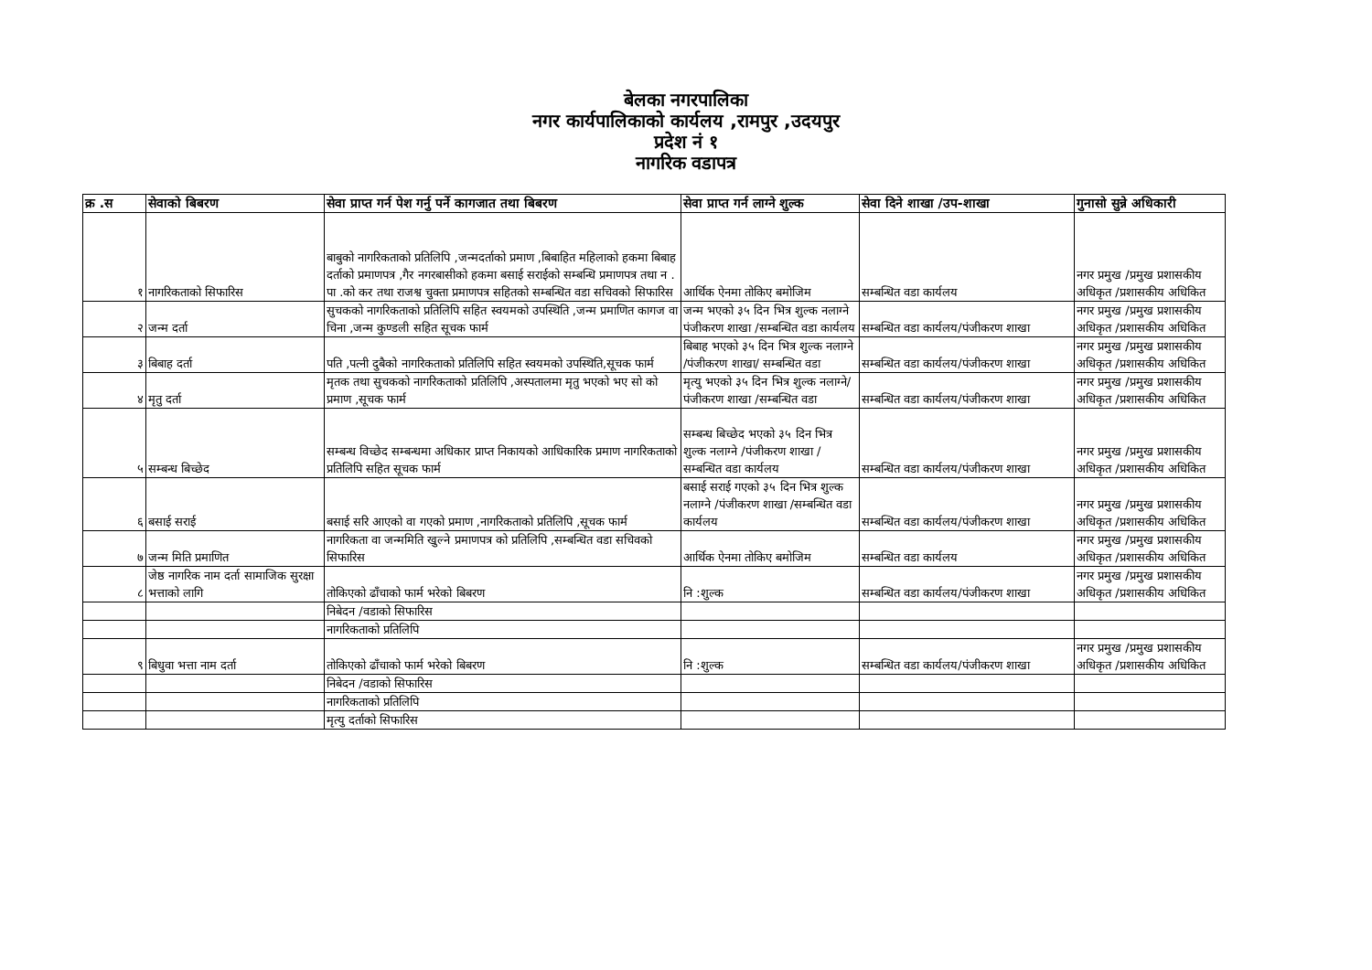बेलका नगरपालिका
नगर कार्यपालिकाको कार्यलय ,रामपुर ,उदयपुर
प्रदेश नं १
नागरिक वडापत्र
| क्र .स | सेवाको बिबरण | सेवा प्राप्त गर्न पेश गर्नु पर्ने कागजात तथा बिबरण | सेवा प्राप्त गर्न लाग्ने शुल्क | सेवा दिने शाखा /उप-शाखा | गुनासो सुन्ने अधिकारी |
| --- | --- | --- | --- | --- | --- |
| १ | नागरिकताको सिफारिस | बाबुको नागरिकताको प्रतिलिपि ,जन्मदर्ताको प्रमाण ,बिबाहित महिलाको हकमा बिबाह दर्ताको प्रमाणपत्र ,गैर नगरबासीको हकमा बसाई सराईको सम्बन्धि प्रमाणपत्र तथा न . पा .को कर तथा राजश्व चुक्ता प्रमाणपत्र सहितको सम्बन्धित वडा सचिवको सिफारिस | आर्थिक ऐनमा तोकिए बमोजिम | सम्बन्धित वडा कार्यलय | नगर प्रमुख /प्रमुख प्रशासकीय अधिकृत /प्रशासकीय अधिकित |
| २ | जन्म दर्ता | सुचकको नागरिकताको प्रतिलिपि सहित स्वयमको उपस्थिति ,जन्म प्रमाणित कागज वा चिना ,जन्म कुण्डली सहित सूचक फार्म | जन्म भएको ३५ दिन भित्र शुल्क नलाग्ने पंजीकरण शाखा /सम्बन्धित वडा कार्यलय | सम्बन्धित वडा कार्यलय/पंजीकरण शाखा | नगर प्रमुख /प्रमुख प्रशासकीय अधिकृत /प्रशासकीय अधिकित |
| ३ | बिबाह दर्ता | पति ,पत्नी दुबैको नागरिकताको प्रतिलिपि सहित स्वयमको उपस्थिति,सूचक फार्म | बिबाह भएको ३५ दिन भित्र शुल्क नलाग्ने /पंजीकरण शाखा/ सम्बन्धित वडा | सम्बन्धित वडा कार्यलय/पंजीकरण शाखा | नगर प्रमुख /प्रमुख प्रशासकीय अधिकृत /प्रशासकीय अधिकित |
| ४ | मृतु दर्ता | मृतक तथा सुचकको नागरिकताको प्रतिलिपि ,अस्पतालमा मृतु भएको भए सो को प्रमाण ,सूचक फार्म | मृत्यु भएको ३५ दिन भित्र शुल्क नलाग्ने/ पंजीकरण शाखा /सम्बन्धित वडा | सम्बन्धित वडा कार्यलय/पंजीकरण शाखा | नगर प्रमुख /प्रमुख प्रशासकीय अधिकृत /प्रशासकीय अधिकित |
| ५ | सम्बन्ध बिच्छेद | सम्बन्ध विच्छेद सम्बन्धमा अधिकार प्राप्त निकायको आधिकारिक प्रमाण नागरिकताको प्रतिलिपि सहित सूचक फार्म | सम्बन्ध बिच्छेद भएको ३५ दिन भित्र शुल्क नलाग्ने /पंजीकरण शाखा /सम्बन्धित वडा कार्यलय | सम्बन्धित वडा कार्यलय/पंजीकरण शाखा | नगर प्रमुख /प्रमुख प्रशासकीय अधिकृत /प्रशासकीय अधिकित |
| ६ | बसाई सराई | बसाई सरि आएको वा गएको प्रमाण ,नागरिकताको प्रतिलिपि ,सूचक फार्म | बसाई सराई गएको ३५ दिन भित्र शुल्क नलाग्ने /पंजीकरण शाखा /सम्बन्धित वडा कार्यलय | सम्बन्धित वडा कार्यलय/पंजीकरण शाखा | नगर प्रमुख /प्रमुख प्रशासकीय अधिकृत /प्रशासकीय अधिकित |
| ७ | जन्म मिति प्रमाणित | नागरिकता वा जन्ममिति खुल्ने प्रमाणपत्र को प्रतिलिपि ,सम्बन्धित वडा सचिवको सिफारिस | आर्थिक ऐनमा तोकिए बमोजिम | सम्बन्धित वडा कार्यलय | नगर प्रमुख /प्रमुख प्रशासकीय अधिकृत /प्रशासकीय अधिकित |
| ८ | जेष्ठ नागरिक नाम दर्ता सामाजिक सुरक्षा भत्ताको लागि | तोकिएको ढाँचाको फार्म भरेको बिबरण | नि :शुल्क | सम्बन्धित वडा कार्यलय/पंजीकरण शाखा | नगर प्रमुख /प्रमुख प्रशासकीय अधिकृत /प्रशासकीय अधिकित |
| | | निबेदन /वडाको सिफारिस | | | |
| | | नागरिकताको प्रतिलिपि | | | |
| ९ | बिधुवा भत्ता नाम दर्ता | तोकिएको ढाँचाको फार्म भरेको बिबरण | नि :शुल्क | सम्बन्धित वडा कार्यलय/पंजीकरण शाखा | नगर प्रमुख /प्रमुख प्रशासकीय अधिकृत /प्रशासकीय अधिकित |
| | | निबेदन /वडाको सिफारिस | | | |
| | | नागरिकताको प्रतिलिपि | | | |
| | | मृत्यु दर्ताको सिफारिस | | | |